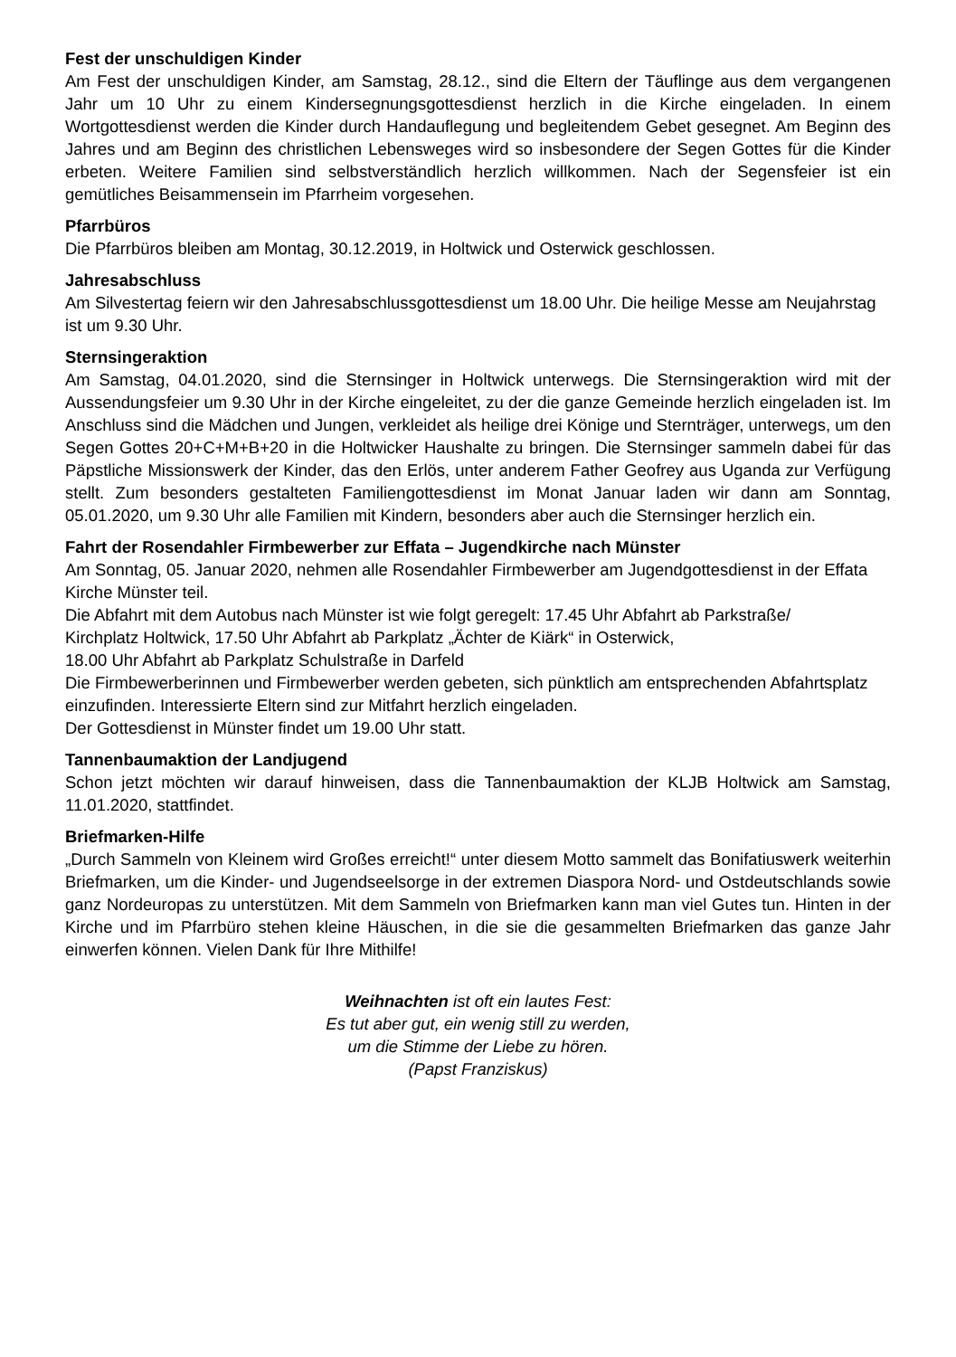Fest der unschuldigen Kinder
Am Fest der unschuldigen Kinder, am Samstag, 28.12., sind die Eltern der Täuflinge aus dem vergangenen Jahr um 10 Uhr zu einem Kindersegnungsgottesdienst herzlich in die Kirche eingeladen. In einem Wortgottesdienst werden die Kinder durch Handauflegung und begleitendem Gebet gesegnet. Am Beginn des Jahres und am Beginn des christlichen Lebensweges wird so insbesondere der Segen Gottes für die Kinder erbeten. Weitere Familien sind selbstverständlich herzlich willkommen. Nach der Segensfeier ist ein gemütliches Beisammensein im Pfarrheim vorgesehen.
Pfarrbüros
Die Pfarrbüros bleiben am Montag, 30.12.2019, in Holtwick und Osterwick geschlossen.
Jahresabschluss
Am Silvestertag feiern wir den Jahresabschlussgottesdienst um 18.00 Uhr. Die heilige Messe am Neujahrstag ist um 9.30 Uhr.
Sternsingeraktion
Am Samstag, 04.01.2020, sind die Sternsinger in Holtwick unterwegs. Die Sternsingeraktion wird mit der Aussendungsfeier um 9.30 Uhr in der Kirche eingeleitet, zu der die ganze Gemeinde herzlich eingeladen ist. Im Anschluss sind die Mädchen und Jungen, verkleidet als heilige drei Könige und Sternträger, unterwegs, um den Segen Gottes 20+C+M+B+20 in die Holtwicker Haushalte zu bringen. Die Sternsinger sammeln dabei für das Päpstliche Missionswerk der Kinder, das den Erlös, unter anderem Father Geofrey aus Uganda zur Verfügung stellt. Zum besonders gestalteten Familiengottesdienst im Monat Januar laden wir dann am Sonntag, 05.01.2020, um 9.30 Uhr alle Familien mit Kindern, besonders aber auch die Sternsinger herzlich ein.
Fahrt der Rosendahler Firmbewerber zur Effata – Jugendkirche nach Münster
Am Sonntag, 05. Januar 2020, nehmen alle Rosendahler Firmbewerber am Jugendgottesdienst in der Effata Kirche Münster teil.
Die Abfahrt mit dem Autobus nach Münster ist wie folgt geregelt: 17.45 Uhr Abfahrt ab Parkstraße/
Kirchplatz Holtwick, 17.50 Uhr Abfahrt ab Parkplatz „Ächter de Kiärk“ in Osterwick,
18.00 Uhr Abfahrt ab Parkplatz Schulstraße in Darfeld
Die Firmbewerberinnen und Firmbewerber werden gebeten, sich pünktlich am entsprechenden Abfahrtsplatz einzufinden. Interessierte Eltern sind zur Mitfahrt herzlich eingeladen.
Der Gottesdienst in Münster findet um 19.00 Uhr statt.
Tannenbaumaktion der Landjugend
Schon jetzt möchten wir darauf hinweisen, dass die Tannenbaumaktion der KLJB Holtwick am Samstag, 11.01.2020, stattfindet.
Briefmarken-Hilfe
„Durch Sammeln von Kleinem wird Großes erreicht!“ unter diesem Motto sammelt das Bonifatiuswerk weiterhin Briefmarken, um die Kinder- und Jugendseelsorge in der extremen Diaspora Nord- und Ostdeutschlands sowie ganz Nordeuropas zu unterstützen. Mit dem Sammeln von Briefmarken kann man viel Gutes tun. Hinten in der Kirche und im Pfarrbüro stehen kleine Häuschen, in die sie die gesammelten Briefmarken das ganze Jahr einwerfen können. Vielen Dank für Ihre Mithilfe!
Weihnachten ist oft ein lautes Fest:
Es tut aber gut, ein wenig still zu werden,
um die Stimme der Liebe zu hören.
(Papst Franziskus)